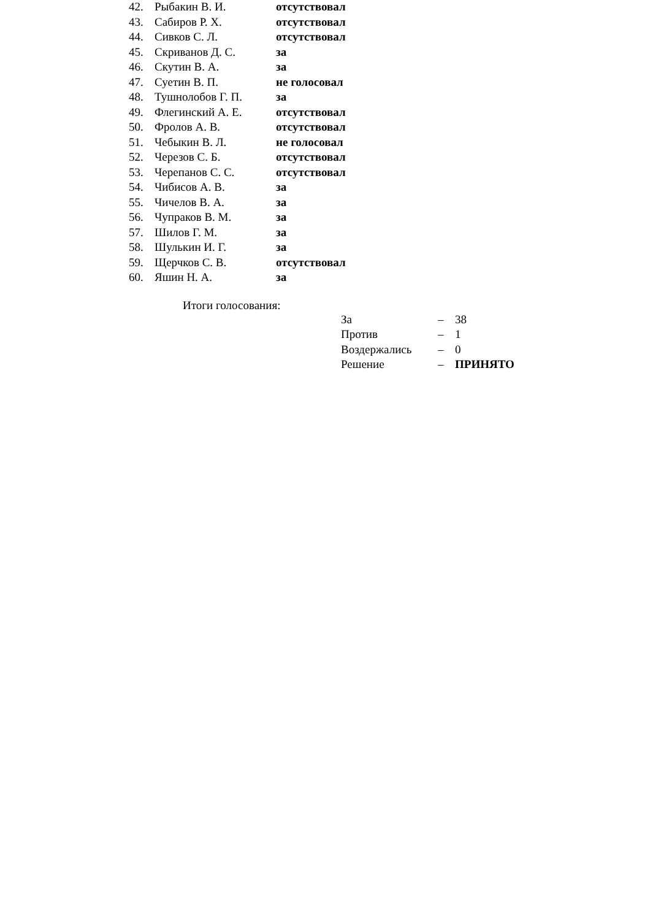| 42. | Рыбакин В. И. | отсутствовал |
| 43. | Сабиров Р. Х. | отсутствовал |
| 44. | Сивков С. Л. | отсутствовал |
| 45. | Скриванов Д. С. | за |
| 46. | Скутин В. А. | за |
| 47. | Суетин В. П. | не голосовал |
| 48. | Тушнолобов Г. П. | за |
| 49. | Флегинский А. Е. | отсутствовал |
| 50. | Фролов А. В. | отсутствовал |
| 51. | Чебыкин В. Л. | не голосовал |
| 52. | Черезов С. Б. | отсутствовал |
| 53. | Черепанов С. С. | отсутствовал |
| 54. | Чибисов А. В. | за |
| 55. | Чичелов В. А. | за |
| 56. | Чупраков В. М. | за |
| 57. | Шилов Г. М. | за |
| 58. | Шулькин И. Г. | за |
| 59. | Щерчков С. В. | отсутствовал |
| 60. | Яшин Н. А. | за |
Итоги голосования:
| За | – | 38 |
| Против | – | 1 |
| Воздержались | – | 0 |
| Решение | – | ПРИНЯТО |